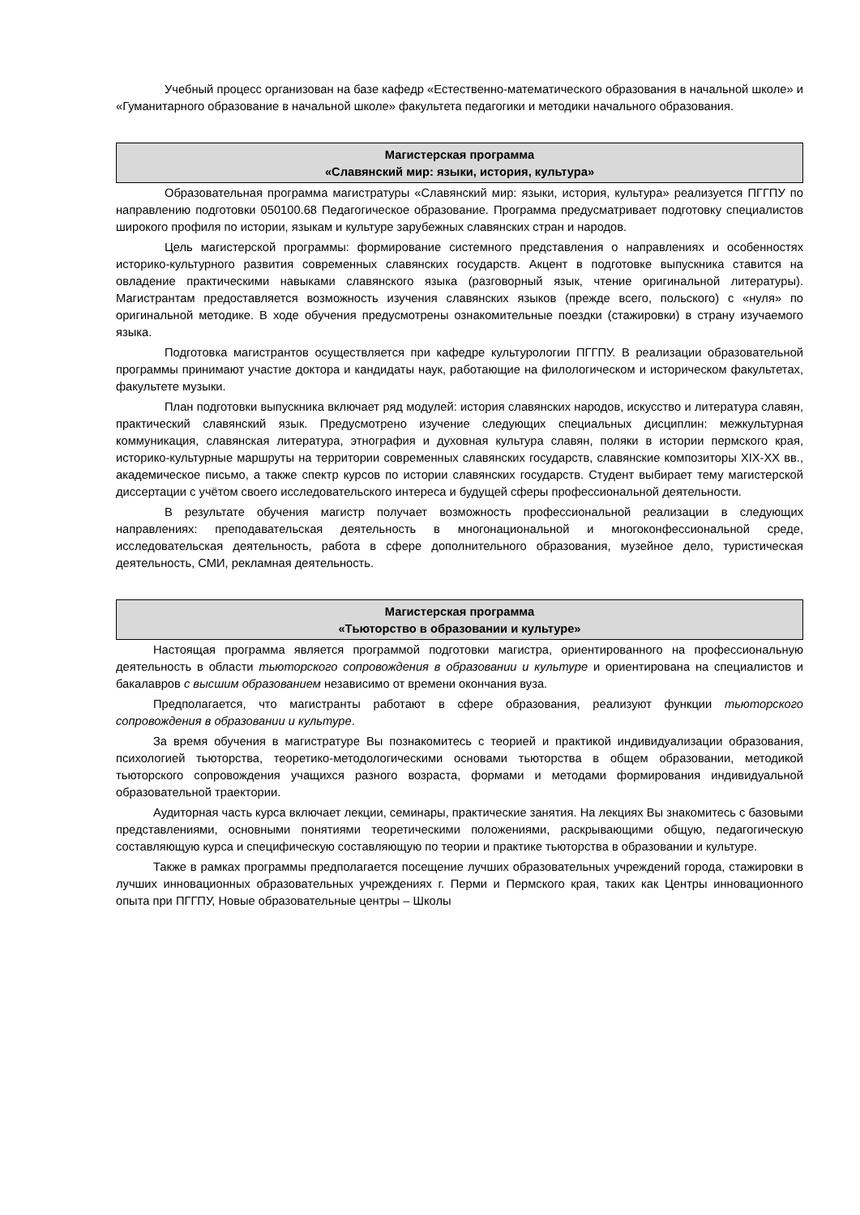Учебный процесс организован на базе кафедр «Естественно-математического образования в начальной школе» и «Гуманитарного образование в начальной школе» факультета педагогики и методики начального образования.
Магистерская программа
«Славянский мир: языки, история, культура»
Образовательная программа магистратуры «Славянский мир: языки, история, культура» реализуется ПГГПУ по направлению подготовки 050100.68 Педагогическое образование. Программа предусматривает подготовку специалистов широкого профиля по истории, языкам и культуре зарубежных славянских стран и народов.
Цель магистерской программы: формирование системного представления о направлениях и особенностях историко-культурного развития современных славянских государств. Акцент в подготовке выпускника ставится на овладение практическими навыками славянского языка (разговорный язык, чтение оригинальной литературы). Магистрантам предоставляется возможность изучения славянских языков (прежде всего, польского) с «нуля» по оригинальной методике. В ходе обучения предусмотрены ознакомительные поездки (стажировки) в страну изучаемого языка.
Подготовка магистрантов осуществляется при кафедре культурологии ПГГПУ. В реализации образовательной программы принимают участие доктора и кандидаты наук, работающие на филологическом и историческом факультетах, факультете музыки.
План подготовки выпускника включает ряд модулей: история славянских народов, искусство и литература славян, практический славянский язык. Предусмотрено изучение следующих специальных дисциплин: межкультурная коммуникация, славянская литература, этнография и духовная культура славян, поляки в истории пермского края, историко-культурные маршруты на территории современных славянских государств, славянские композиторы XIX-XX вв., академическое письмо, а также спектр курсов по истории славянских государств. Студент выбирает тему магистерской диссертации с учётом своего исследовательского интереса и будущей сферы профессиональной деятельности.
В результате обучения магистр получает возможность профессиональной реализации в следующих направлениях: преподавательская деятельность в многонациональной и многоконфессиональной среде, исследовательская деятельность, работа в сфере дополнительного образования, музейное дело, туристическая деятельность, СМИ, рекламная деятельность.
Магистерская программа
«Тьюторство в образовании и культуре»
Настоящая программа является программой подготовки магистра, ориентированного на профессиональную деятельность в области тьюторского сопровождения в образовании и культуре и ориентирована на специалистов и бакалавров с высшим образованием независимо от времени окончания вуза.
Предполагается, что магистранты работают в сфере образования, реализуют функции тьюторского сопровождения в образовании и культуре.
За время обучения в магистратуре Вы познакомитесь с теорией и практикой индивидуализации образования, психологией тьюторства, теоретико-методологическими основами тьюторства в общем образовании, методикой тьюторского сопровождения учащихся разного возраста, формами и методами формирования индивидуальной образовательной траектории.
Аудиторная часть курса включает лекции, семинары, практические занятия. На лекциях Вы знакомитесь с базовыми представлениями, основными понятиями теоретическими положениями, раскрывающими общую, педагогическую составляющую курса и специфическую составляющую по теории и практике тьюторства в образовании и культуре.
Также в рамках программы предполагается посещение лучших образовательных учреждений города, стажировки в лучших инновационных образовательных учреждениях г. Перми и Пермского края, таких как Центры инновационного опыта при ПГГПУ, Новые образовательные центры – Школы